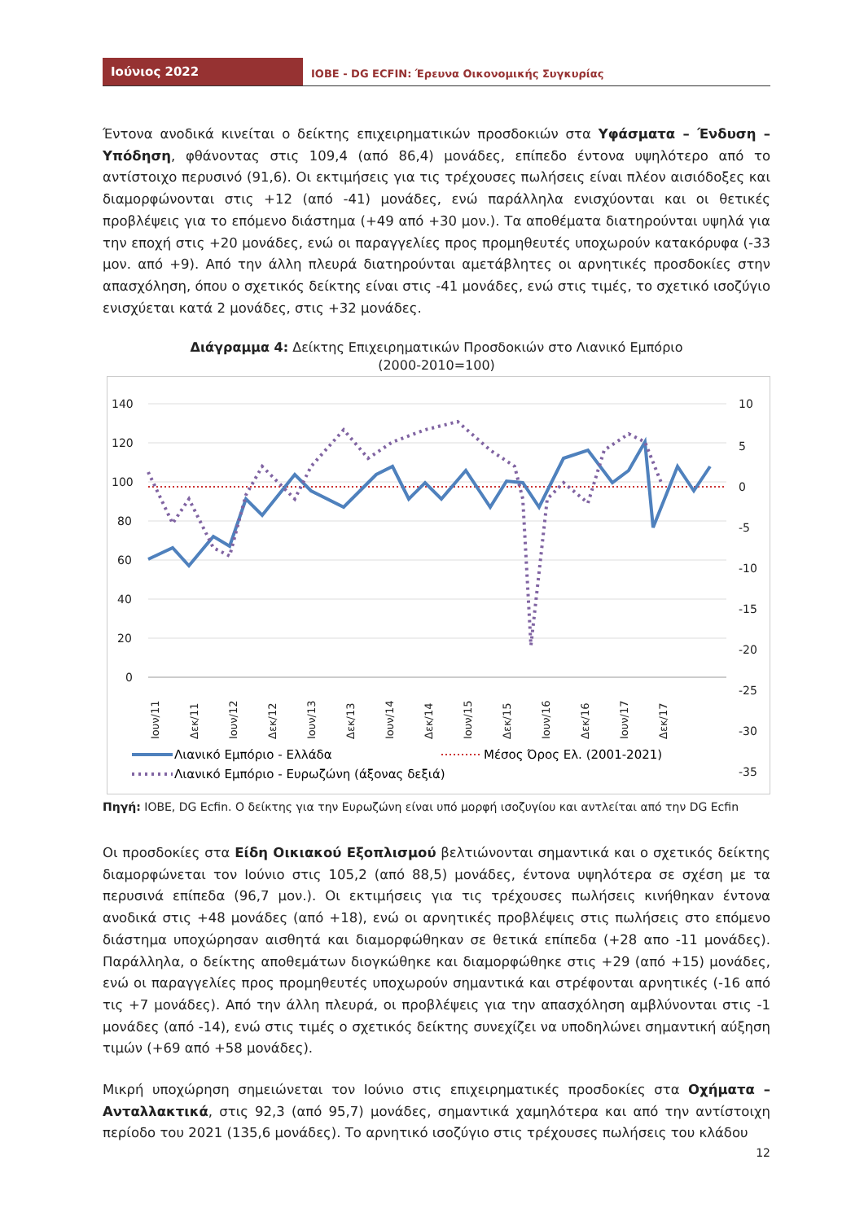Ιούνιος 2022
ΙΟΒΕ - DG ECFIN: Έρευνα Οικονομικής Συγκυρίας
Έντονα ανοδικά κινείται ο δείκτης επιχειρηματικών προσδοκιών στα Υφάσματα – Ένδυση – Υπόδηση, φθάνοντας στις 109,4 (από 86,4) μονάδες, επίπεδο έντονα υψηλότερο από το αντίστοιχο περυσινό (91,6). Οι εκτιμήσεις για τις τρέχουσες πωλήσεις είναι πλέον αισιόδοξες και διαμορφώνονται στις +12 (από -41) μονάδες, ενώ παράλληλα ενισχύονται και οι θετικές προβλέψεις για το επόμενο διάστημα (+49 από +30 μον.). Τα αποθέματα διατηρούνται υψηλά για την εποχή στις +20 μονάδες, ενώ οι παραγγελίες προς προμηθευτές υποχωρούν κατακόρυφα (-33 μον. από +9). Από την άλλη πλευρά διατηρούνται αμετάβλητες οι αρνητικές προσδοκίες στην απασχόληση, όπου ο σχετικός δείκτης είναι στις -41 μονάδες, ενώ στις τιμές, το σχετικό ισοζύγιο ενισχύεται κατά 2 μονάδες, στις +32 μονάδες.
Διάγραμμα 4: Δείκτης Επιχειρηματικών Προσδοκιών στο Λιανικό Εμπόριο
(2000-2010=100)
140
120
100
80
60
40
20
0
10
5
0
-5
-10
-15
-20
-25
-30
-35
Ιουν/11
Δεκ/11
Ιουν/12
Δεκ/12
Ιουν/13
Δεκ/13
Ιουν/14
Δεκ/14
Ιουν/15
Δεκ/15
Ιουν/16
Δεκ/16
Ιουν/17
Δεκ/17
Λιανικό Εμπόριο - Ελλάδα
Μέσος Όρος Ελ. (2001-2021)
Λιανικό Εμπόριο - Ευρωζώνη (άξονας δεξιά)
Πηγή: ΙΟΒΕ, DG Ecfin. Ο δείκτης για την Ευρωζώνη είναι υπό μορφή ισοζυγίου και αντλείται από την DG Ecfin
Οι προσδοκίες στα Είδη Οικιακού Εξοπλισμού βελτιώνονται σημαντικά και ο σχετικός δείκτης διαμορφώνεται τον Ιούνιο στις 105,2 (από 88,5) μονάδες, έντονα υψηλότερα σε σχέση με τα περυσινά επίπεδα (96,7 μον.). Οι εκτιμήσεις για τις τρέχουσες πωλήσεις κινήθηκαν έντονα ανοδικά στις +48 μονάδες (από +18), ενώ οι αρνητικές προβλέψεις στις πωλήσεις στο επόμενο διάστημα υποχώρησαν αισθητά και διαμορφώθηκαν σε θετικά επίπεδα (+28 απο -11 μονάδες). Παράλληλα, ο δείκτης αποθεμάτων διογκώθηκε και διαμορφώθηκε στις +29 (από +15) μονάδες, ενώ οι παραγγελίες προς προμηθευτές υποχωρούν σημαντικά και στρέφονται αρνητικές (-16 από τις +7 μονάδες). Από την άλλη πλευρά, οι προβλέψεις για την απασχόληση αμβλύνονται στις -1 μονάδες (από -14), ενώ στις τιμές ο σχετικός δείκτης συνεχίζει να υποδηλώνει σημαντική αύξηση τιμών (+69 από +58 μονάδες).
Μικρή υποχώρηση σημειώνεται τον Ιούνιο στις επιχειρηματικές προσδοκίες στα Οχήματα – Ανταλλακτικά, στις 92,3 (από 95,7) μονάδες, σημαντικά χαμηλότερα και από την αντίστοιχη περίοδο του 2021 (135,6 μονάδες). Το αρνητικό ισοζύγιο στις τρέχουσες πωλήσεις του κλάδου
12